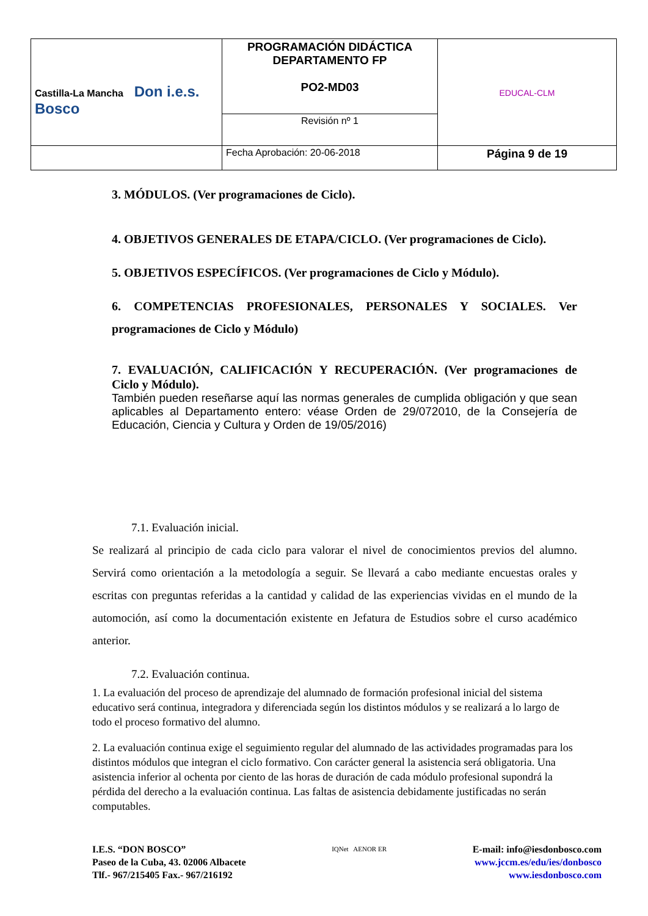| Castilla-La Mancha Don i.e.s. Bosco | PROGRAMACIÓN DIDÁCTICA DEPARTAMENTO FP PO2-MD03 | EDUCAL-CLM |
| | Revisión nº 1 | |
| | Fecha Aprobación: 20-06-2018 | Página 9 de 19 |
3. MÓDULOS. (Ver programaciones de Ciclo).
4. OBJETIVOS GENERALES DE ETAPA/CICLO. (Ver programaciones de Ciclo).
5. OBJETIVOS ESPECÍFICOS. (Ver programaciones de Ciclo y Módulo).
6. COMPETENCIAS PROFESIONALES, PERSONALES Y SOCIALES. Ver programaciones de Ciclo y Módulo)
7. EVALUACIÓN, CALIFICACIÓN Y RECUPERACIÓN. (Ver programaciones de Ciclo y Módulo).
También pueden reseñarse aquí las normas generales de cumplida obligación y que sean aplicables al Departamento entero: véase Orden de 29/072010, de la Consejería de Educación, Ciencia y Cultura y Orden de 19/05/2016)
7.1. Evaluación inicial.
Se realizará al principio de cada ciclo para valorar el nivel de conocimientos previos del alumno. Servirá como orientación a la metodología a seguir. Se llevará a cabo mediante encuestas orales y escritas con preguntas referidas a la cantidad y calidad de las experiencias vividas en el mundo de la automoción, así como la documentación existente en Jefatura de Estudios sobre el curso académico anterior.
7.2. Evaluación continua.
1. La evaluación del proceso de aprendizaje del alumnado de formación profesional inicial del sistema educativo será continua, integradora y diferenciada según los distintos módulos y se realizará a lo largo de todo el proceso formativo del alumno.
2. La evaluación continua exige el seguimiento regular del alumnado de las actividades programadas para los distintos módulos que integran el ciclo formativo. Con carácter general la asistencia será obligatoria. Una asistencia inferior al ochenta por ciento de las horas de duración de cada módulo profesional supondrá la pérdida del derecho a la evaluación continua. Las faltas de asistencia debidamente justificadas no serán computables.
I.E.S. “DON BOSCO”
Paseo de la Cuba, 43. 02006 Albacete
Tlf.- 967/215405 Fax.- 967/216192
IQNet AENOR ER
E-mail: info@iesdonbosco.com
www.jccm.es/edu/ies/donbosco
www.iesdonbosco.com